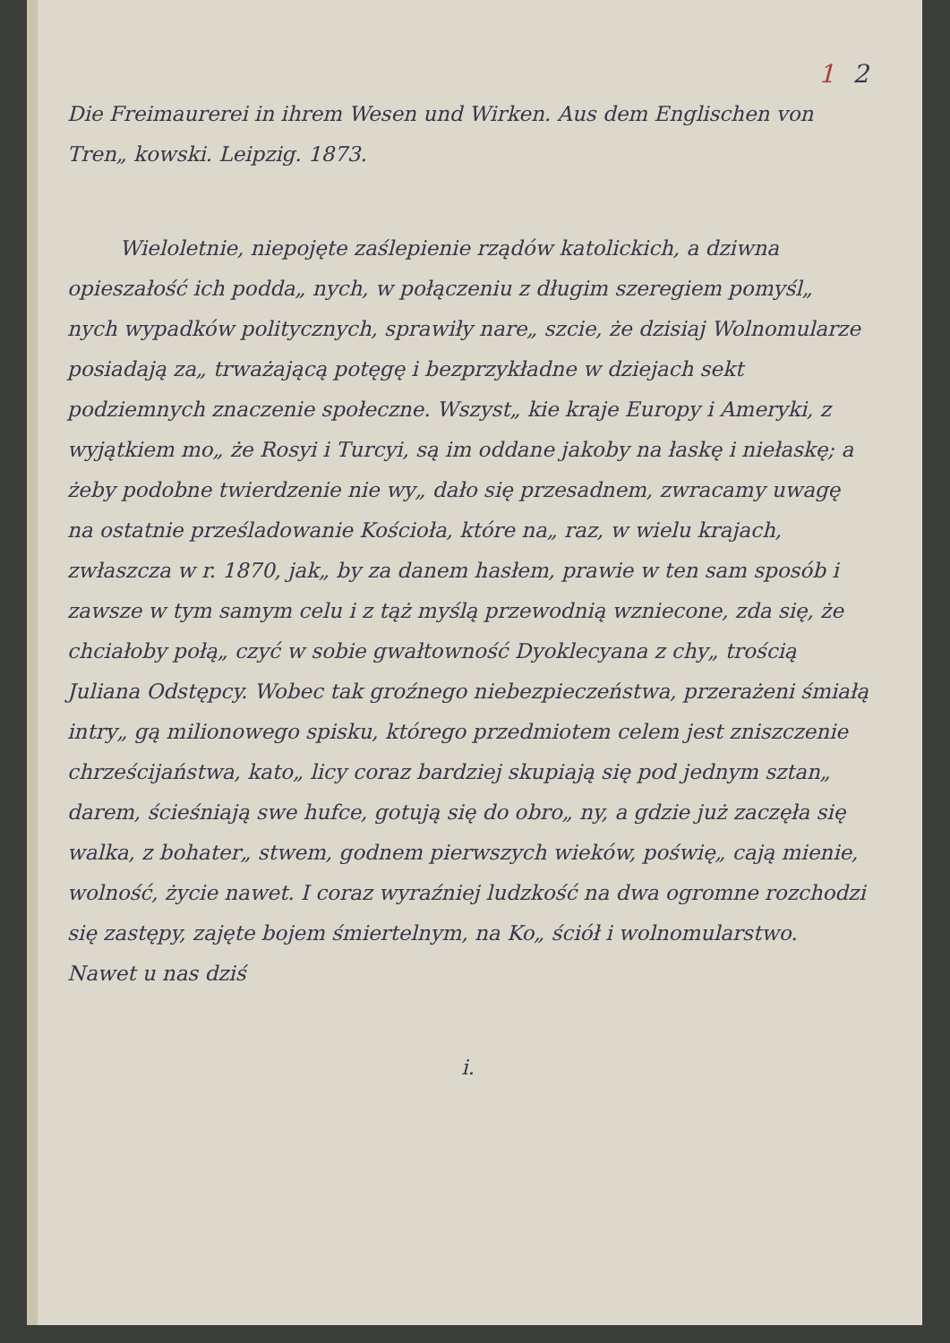1 2
Die Freimaurerei in ihrem Wesen und Wirken. Aus dem Englischen von Tren„ kowski. Leipzig. 1873.
Wieloletnie, niepojęte zaślepienie rządów katolickich, a dziwna opieszałość ich podda„ nych, w połączeniu z długim szeregiem pomyśl„ nych wypadków politycznych, sprawiły nare„ szcie, że dzisiaj Wolnomularze posiadają za„ trważającą potęgę i bezprzykładne w dziejach sekt podziemnych znaczenie społeczne. Wszyst„ kie kraje Europy i Ameryki, z wyjątkiem mo„ że Rosyi i Turcyi, są im oddane jakoby na łaskę i niełaskę; a żeby podobne twierdzenie nie wy„ dało się przesadnem, zwracamy uwagę na ostatnie prześladowanie Kościoła, które na„ raz, w wielu krajach, zwłaszcza w r. 1870, jak„ by za danem hasłem, prawie w ten sam sposób i zawsze w tym samym celu i z tąż myślą przewodnią wzniecone, zda się, że chciałoby połą„ czyć w sobie gwałtowność Dyoklecyana z chy„ trością Juliana Odstępcy. Wobec tak groźnego niebezpieczeństwa, przerażeni śmiałą intry„ gą milionowego spisku, którego przedmiotem celem jest zniszczenie chrześcijaństwa, kato„ licy coraz bardziej skupiają się pod jednym sztan„ darem, ścieśniają swe hufce, gotują się do obro„ ny, a gdzie już zaczęła się walka, z bohater„ stwem, godnem pierwszych wieków, poświę„ cają mienie, wolność, życie nawet. I coraz wyraźniej ludzkość na dwa ogromne rozchodzi się zastępy, zajęte bojem śmiertelnym, na Ko„ ściół i wolnomularstwo. Nawet u nas dziś
i.